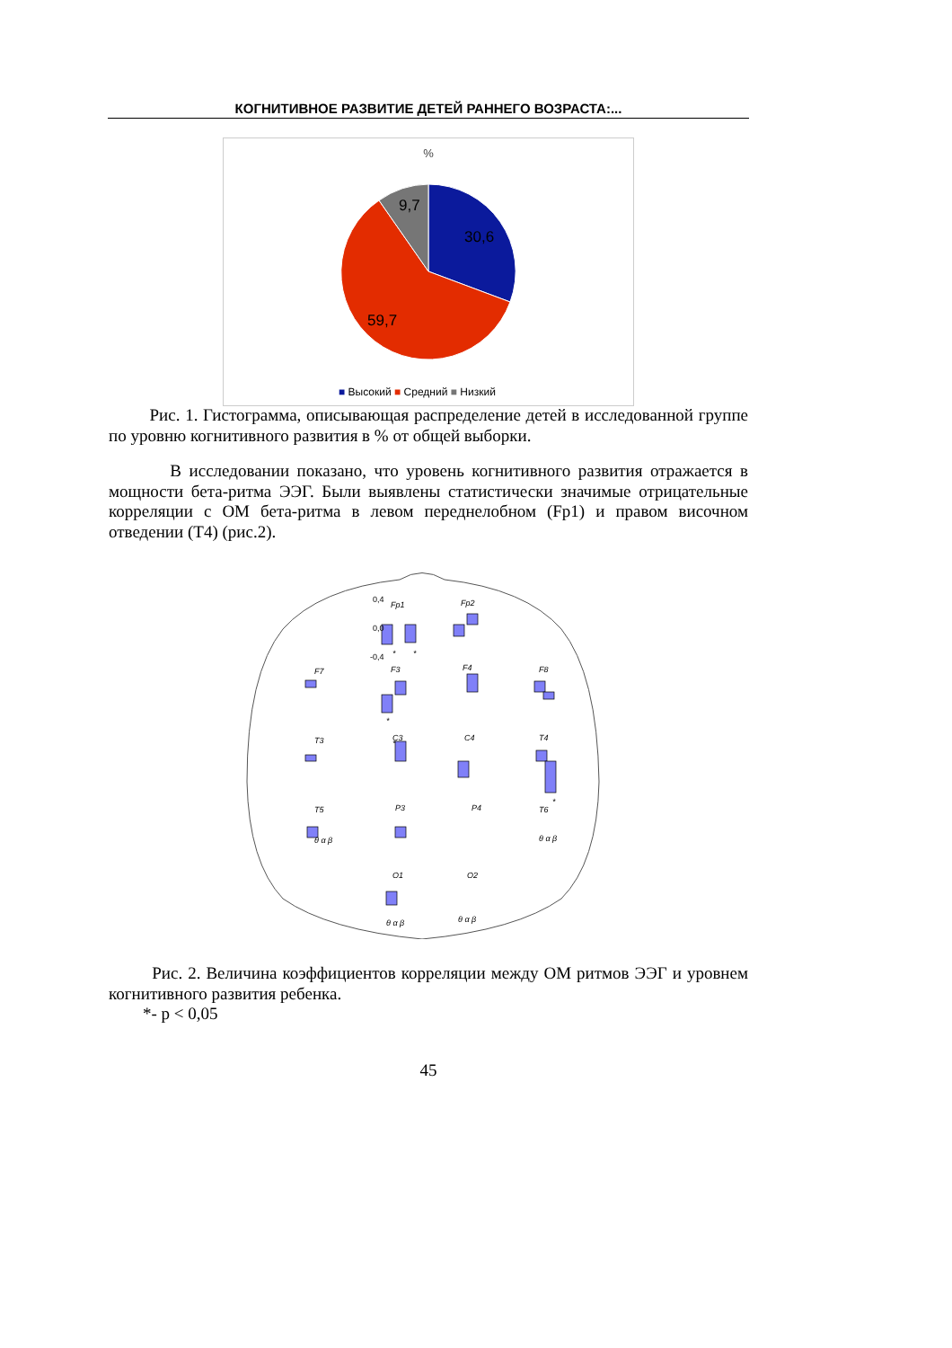КОГНИТИВНОЕ РАЗВИТИЕ ДЕТЕЙ РАННЕГО ВОЗРАСТА:...
%
9,7
30,6
59,7
■ Высокий ■ Средний ■ Низкий
Рис. 1. Гистограмма, описывающая распределение детей в исследованной группе по уровню когнитивного развития в % от общей выборки.
В исследовании показано, что уровень когнитивного развития отражается в мощности бета-ритма ЭЭГ. Были выявлены статистически значимые отрицательные корреляции с ОМ бета-ритма в левом переднелобном (Fp1) и правом височном отведении (T4) (рис.2).
Fp1
Fp2
F7
F3
F4
F8
T3
C3
C4
T4
T5
P3
P4
T6
O1
O2
θ α β
θ α β
θ α β
θ α β
0,4
0,0
-0,4
*
*
*
*
*
Рис. 2. Величина коэффициентов корреляции между ОМ ритмов ЭЭГ и уровнем когнитивного развития ребенка.
*- p < 0,05
45